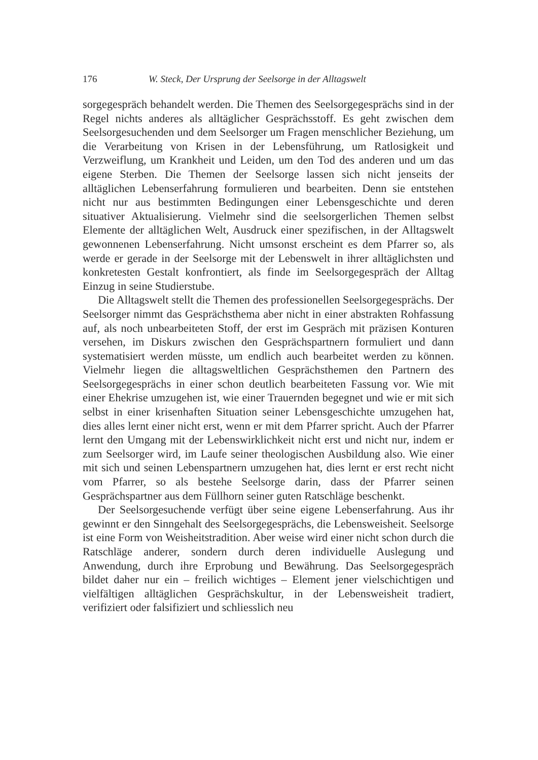176 W. Steck, Der Ursprung der Seelsorge in der Alltagswelt
sorgegespräch behandelt werden. Die Themen des Seelsorgegesprächs sind in der Regel nichts anderes als alltäglicher Gesprächsstoff. Es geht zwischen dem Seelsorgesuchenden und dem Seelsorger um Fragen menschlicher Beziehung, um die Verarbeitung von Krisen in der Lebensführung, um Ratlosigkeit und Verzweiflung, um Krankheit und Leiden, um den Tod des anderen und um das eigene Sterben. Die Themen der Seelsorge lassen sich nicht jenseits der alltäglichen Lebenserfahrung formulieren und bearbeiten. Denn sie entstehen nicht nur aus bestimmten Bedingungen einer Lebensgeschichte und deren situativer Aktualisierung. Vielmehr sind die seelsorgerlichen Themen selbst Elemente der alltäglichen Welt, Ausdruck einer spezifischen, in der Alltagswelt gewonnenen Lebenserfahrung. Nicht umsonst erscheint es dem Pfarrer so, als werde er gerade in der Seelsorge mit der Lebenswelt in ihrer alltäglichsten und konkretesten Gestalt konfrontiert, als finde im Seelsorgegespräch der Alltag Einzug in seine Studierstube.
Die Alltagswelt stellt die Themen des professionellen Seelsorgegesprächs. Der Seelsorger nimmt das Gesprächsthema aber nicht in einer abstrakten Rohfassung auf, als noch unbearbeiteten Stoff, der erst im Gespräch mit präzisen Konturen versehen, im Diskurs zwischen den Gesprächspartnern formuliert und dann systematisiert werden müsste, um endlich auch bearbeitet werden zu können. Vielmehr liegen die alltagsweltlichen Gesprächsthemen den Partnern des Seelsorgegesprächs in einer schon deutlich bearbeiteten Fassung vor. Wie mit einer Ehekrise umzugehen ist, wie einer Trauernden begegnet und wie er mit sich selbst in einer krisenhaften Situation seiner Lebensgeschichte umzugehen hat, dies alles lernt einer nicht erst, wenn er mit dem Pfarrer spricht. Auch der Pfarrer lernt den Umgang mit der Lebenswirklichkeit nicht erst und nicht nur, indem er zum Seelsorger wird, im Laufe seiner theologischen Ausbildung also. Wie einer mit sich und seinen Lebenspartnern umzugehen hat, dies lernt er erst recht nicht vom Pfarrer, so als bestehe Seelsorge darin, dass der Pfarrer seinen Gesprächspartner aus dem Füllhorn seiner guten Ratschläge beschenkt.
Der Seelsorgesuchende verfügt über seine eigene Lebenserfahrung. Aus ihr gewinnt er den Sinngehalt des Seelsorgegesprächs, die Lebensweisheit. Seelsorge ist eine Form von Weisheitstradition. Aber weise wird einer nicht schon durch die Ratschläge anderer, sondern durch deren individuelle Auslegung und Anwendung, durch ihre Erprobung und Bewährung. Das Seelsorgegespräch bildet daher nur ein – freilich wichtiges – Element jener vielschichtigen und vielfältigen alltäglichen Gesprächskultur, in der Lebensweisheit tradiert, verifiziert oder falsifiziert und schliesslich neu